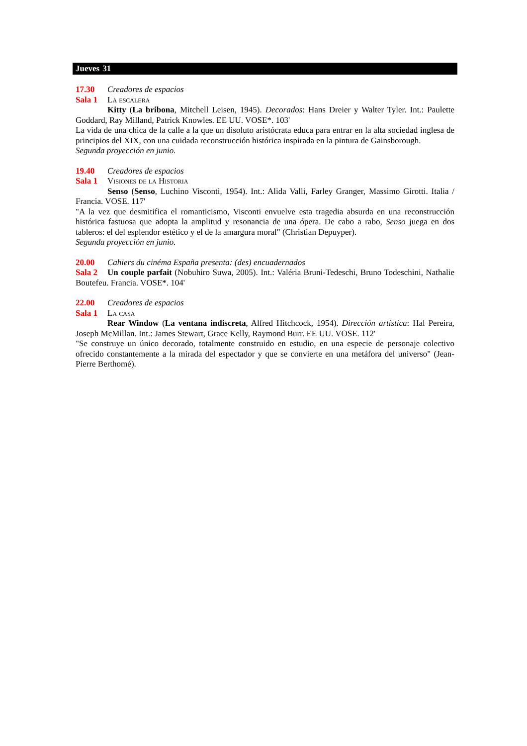Jueves 31
17.30 Creadores de espacios
Sala 1 La escalera
Kitty (La bribona, Mitchell Leisen, 1945). Decorados: Hans Dreier y Walter Tyler. Int.: Paulette Goddard, Ray Milland, Patrick Knowles. EE UU. VOSE*. 103'
La vida de una chica de la calle a la que un disoluto aristócrata educa para entrar en la alta sociedad inglesa de principios del XIX, con una cuidada reconstrucción histórica inspirada en la pintura de Gainsborough.
Segunda proyección en junio.
19.40 Creadores de espacios
Sala 1 Visiones de la Historia
Senso (Senso, Luchino Visconti, 1954). Int.: Alida Valli, Farley Granger, Massimo Girotti. Italia / Francia. VOSE. 117'
"A la vez que desmitifica el romanticismo, Visconti envuelve esta tragedia absurda en una reconstrucción histórica fastuosa que adopta la amplitud y resonancia de una ópera. De cabo a rabo, Senso juega en dos tableros: el del esplendor estético y el de la amargura moral" (Christian Depuyper).
Segunda proyección en junio.
20.00 Cahiers du cinéma España presenta: (des) encuadernados
Sala 2 Un couple parfait (Nobuhiro Suwa, 2005). Int.: Valéria Bruni-Tedeschi, Bruno Todeschini, Nathalie Boutefeu. Francia. VOSE*. 104'
22.00 Creadores de espacios
Sala 1 La casa
Rear Window (La ventana indiscreta, Alfred Hitchcock, 1954). Dirección artística: Hal Pereira, Joseph McMillan. Int.: James Stewart, Grace Kelly, Raymond Burr. EE UU. VOSE. 112'
"Se construye un único decorado, totalmente construido en estudio, en una especie de personaje colectivo ofrecido constantemente a la mirada del espectador y que se convierte en una metáfora del universo" (Jean-Pierre Berthomé).